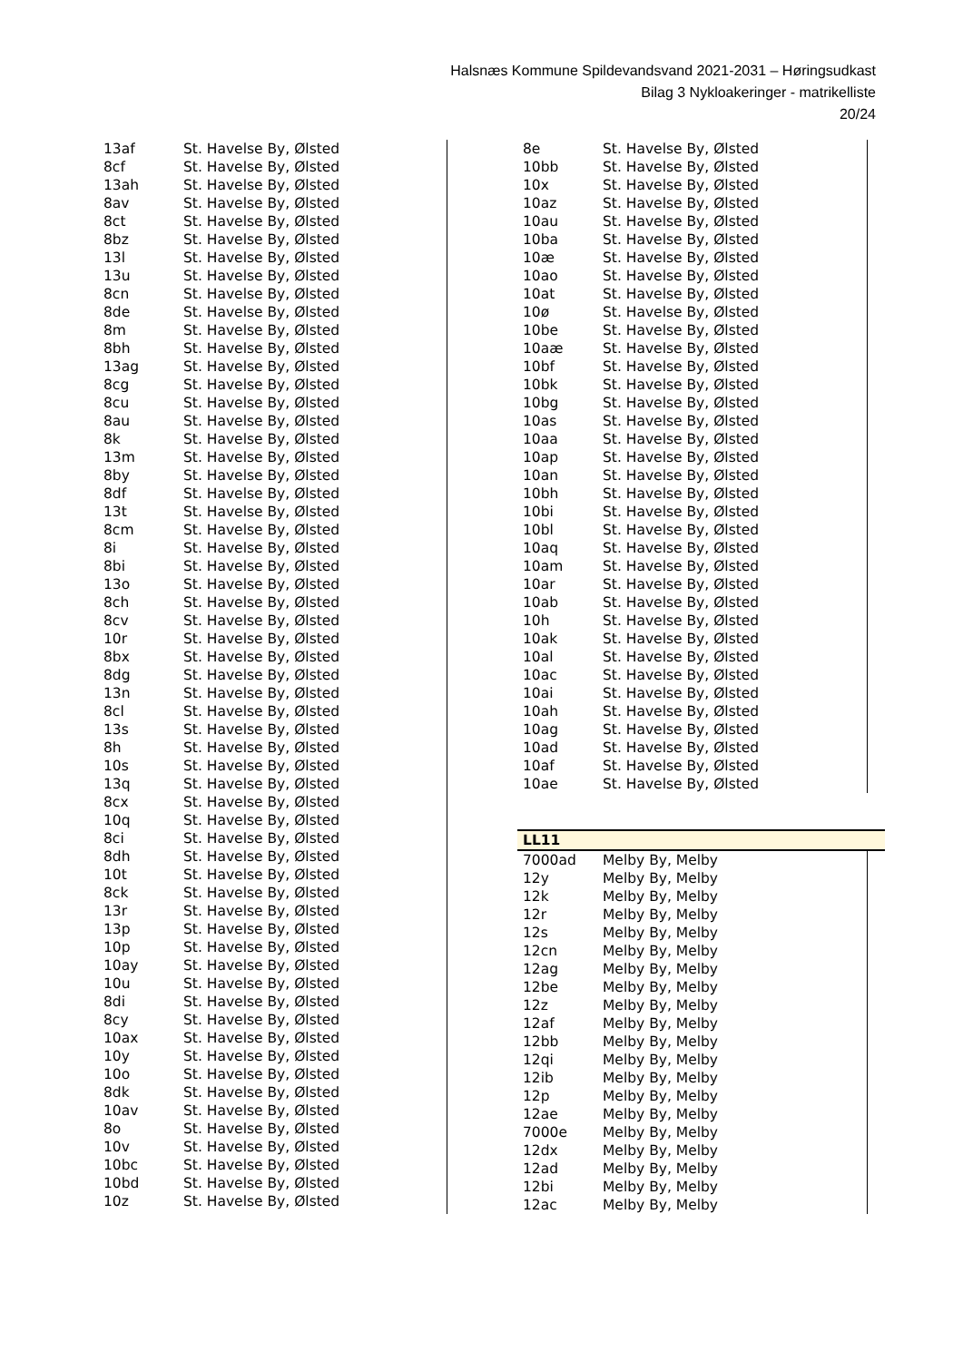Halsnæs Kommune Spildevandsvand 2021-2031 – Høringsudkast
Bilag 3 Nykloakeringer - matrikelliste
20/24
| 13af | St. Havelse By, Ølsted |
| 8cf | St. Havelse By, Ølsted |
| 13ah | St. Havelse By, Ølsted |
| 8av | St. Havelse By, Ølsted |
| 8ct | St. Havelse By, Ølsted |
| 8bz | St. Havelse By, Ølsted |
| 13l | St. Havelse By, Ølsted |
| 13u | St. Havelse By, Ølsted |
| 8cn | St. Havelse By, Ølsted |
| 8de | St. Havelse By, Ølsted |
| 8m | St. Havelse By, Ølsted |
| 8bh | St. Havelse By, Ølsted |
| 13ag | St. Havelse By, Ølsted |
| 8cg | St. Havelse By, Ølsted |
| 8cu | St. Havelse By, Ølsted |
| 8au | St. Havelse By, Ølsted |
| 8k | St. Havelse By, Ølsted |
| 13m | St. Havelse By, Ølsted |
| 8by | St. Havelse By, Ølsted |
| 8df | St. Havelse By, Ølsted |
| 13t | St. Havelse By, Ølsted |
| 8cm | St. Havelse By, Ølsted |
| 8i | St. Havelse By, Ølsted |
| 8bi | St. Havelse By, Ølsted |
| 13o | St. Havelse By, Ølsted |
| 8ch | St. Havelse By, Ølsted |
| 8cv | St. Havelse By, Ølsted |
| 10r | St. Havelse By, Ølsted |
| 8bx | St. Havelse By, Ølsted |
| 8dg | St. Havelse By, Ølsted |
| 13n | St. Havelse By, Ølsted |
| 8cl | St. Havelse By, Ølsted |
| 13s | St. Havelse By, Ølsted |
| 8h | St. Havelse By, Ølsted |
| 10s | St. Havelse By, Ølsted |
| 13q | St. Havelse By, Ølsted |
| 8cx | St. Havelse By, Ølsted |
| 10q | St. Havelse By, Ølsted |
| 8ci | St. Havelse By, Ølsted |
| 8dh | St. Havelse By, Ølsted |
| 10t | St. Havelse By, Ølsted |
| 8ck | St. Havelse By, Ølsted |
| 13r | St. Havelse By, Ølsted |
| 13p | St. Havelse By, Ølsted |
| 10p | St. Havelse By, Ølsted |
| 10ay | St. Havelse By, Ølsted |
| 10u | St. Havelse By, Ølsted |
| 8di | St. Havelse By, Ølsted |
| 8cy | St. Havelse By, Ølsted |
| 10ax | St. Havelse By, Ølsted |
| 10y | St. Havelse By, Ølsted |
| 10o | St. Havelse By, Ølsted |
| 8dk | St. Havelse By, Ølsted |
| 10av | St. Havelse By, Ølsted |
| 8o | St. Havelse By, Ølsted |
| 10v | St. Havelse By, Ølsted |
| 10bc | St. Havelse By, Ølsted |
| 10bd | St. Havelse By, Ølsted |
| 10z | St. Havelse By, Ølsted |
| 8e | St. Havelse By, Ølsted |
| 10bb | St. Havelse By, Ølsted |
| 10x | St. Havelse By, Ølsted |
| 10az | St. Havelse By, Ølsted |
| 10au | St. Havelse By, Ølsted |
| 10ba | St. Havelse By, Ølsted |
| 10æ | St. Havelse By, Ølsted |
| 10ao | St. Havelse By, Ølsted |
| 10at | St. Havelse By, Ølsted |
| 10ø | St. Havelse By, Ølsted |
| 10be | St. Havelse By, Ølsted |
| 10aæ | St. Havelse By, Ølsted |
| 10bf | St. Havelse By, Ølsted |
| 10bk | St. Havelse By, Ølsted |
| 10bg | St. Havelse By, Ølsted |
| 10as | St. Havelse By, Ølsted |
| 10aa | St. Havelse By, Ølsted |
| 10ap | St. Havelse By, Ølsted |
| 10an | St. Havelse By, Ølsted |
| 10bh | St. Havelse By, Ølsted |
| 10bi | St. Havelse By, Ølsted |
| 10bl | St. Havelse By, Ølsted |
| 10aq | St. Havelse By, Ølsted |
| 10am | St. Havelse By, Ølsted |
| 10ar | St. Havelse By, Ølsted |
| 10ab | St. Havelse By, Ølsted |
| 10h | St. Havelse By, Ølsted |
| 10ak | St. Havelse By, Ølsted |
| 10al | St. Havelse By, Ølsted |
| 10ac | St. Havelse By, Ølsted |
| 10ai | St. Havelse By, Ølsted |
| 10ah | St. Havelse By, Ølsted |
| 10ag | St. Havelse By, Ølsted |
| 10ad | St. Havelse By, Ølsted |
| 10af | St. Havelse By, Ølsted |
| 10ae | St. Havelse By, Ølsted |
LL11
| 7000ad | Melby By, Melby |
| 12y | Melby By, Melby |
| 12k | Melby By, Melby |
| 12r | Melby By, Melby |
| 12s | Melby By, Melby |
| 12cn | Melby By, Melby |
| 12ag | Melby By, Melby |
| 12be | Melby By, Melby |
| 12z | Melby By, Melby |
| 12af | Melby By, Melby |
| 12bb | Melby By, Melby |
| 12qi | Melby By, Melby |
| 12ib | Melby By, Melby |
| 12p | Melby By, Melby |
| 12ae | Melby By, Melby |
| 7000e | Melby By, Melby |
| 12dx | Melby By, Melby |
| 12ad | Melby By, Melby |
| 12bi | Melby By, Melby |
| 12ac | Melby By, Melby |